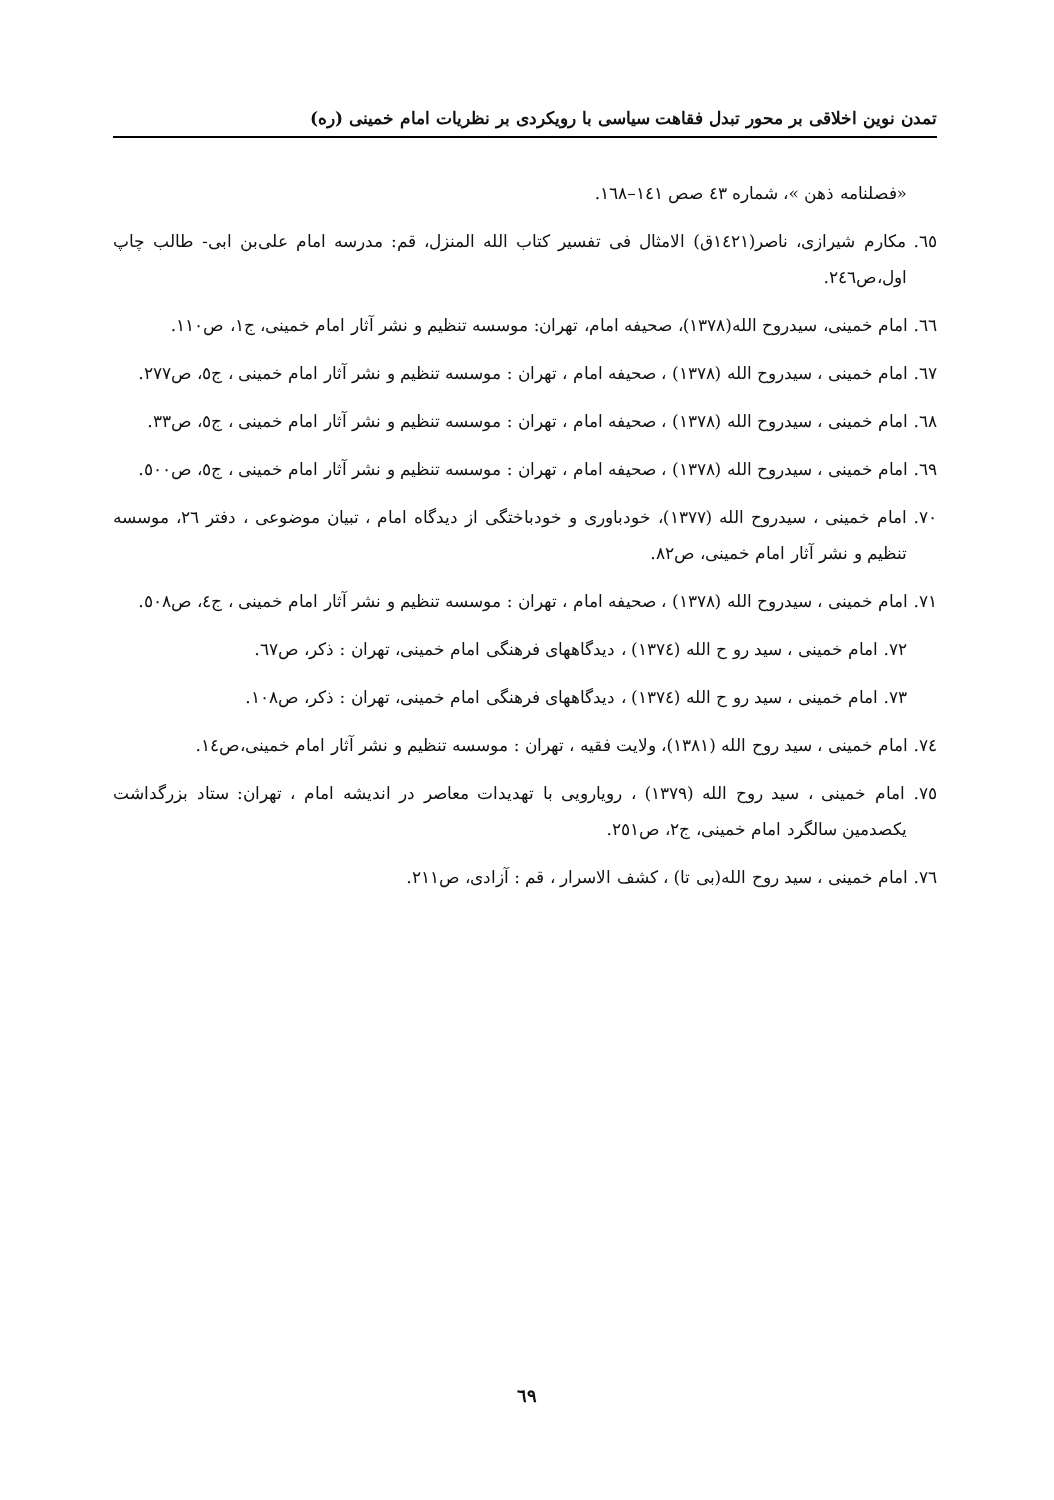تمدن نوین اخلاقی بر محور تبدل فقاهت سیاسی با رویکردی بر نظریات امام خمینی (ره)
«فصلنامه ذهن »، شماره ٤٣ صص ١٤١–١٦٨.
٦٥. مکارم شیرازی، ناصر(١٤٢١ق) الامثال فی تفسیر کتاب الله المنزل، قم: مدرسه امام علی‌بن ابی- طالب چاپ اول،ص٢٤٦.
٦٦. امام خمینی، سیدروح الله(١٣٧٨)، صحیفه امام، تهران: موسسه تنظیم و نشر آثار امام خمینی، ج١، ص١١٠.
٦٧. امام خمینی ، سیدروح الله (١٣٧٨) ، صحیفه امام ، تهران : موسسه تنظیم و نشر آثار امام خمینی ، ج٥، ص٢٧٧.
٦٨. امام خمینی ، سیدروح الله (١٣٧٨) ، صحیفه امام ، تهران : موسسه تنظیم و نشر آثار امام خمینی ، ج٥، ص٣٣.
٦٩. امام خمینی ، سیدروح الله (١٣٧٨) ، صحیفه امام ، تهران : موسسه تنظیم و نشر آثار امام خمینی ، ج٥، ص٥٠٠.
٧٠. امام خمینی ، سیدروح الله (١٣٧٧)، خودباوری و خودباختگی از دیدگاه امام ، تبیان موضوعی ، دفتر ٢٦، موسسه تنظیم و نشر آثار امام خمینی، ص٨٢.
٧١. امام خمینی ، سیدروح الله (١٣٧٨) ، صحیفه امام ، تهران : موسسه تنظیم و نشر آثار امام خمینی ، ج٤، ص٥٠٨.
٧٢. امام خمینی ، سید رو ح الله (١٣٧٤) ، دیدگاههای فرهنگی امام خمینی، تهران : ذکر، ص٦٧.
٧٣. امام خمینی ، سید رو ح الله (١٣٧٤) ، دیدگاههای فرهنگی امام خمینی، تهران : ذکر، ص١٠٨.
٧٤. امام خمینی ، سید روح الله (١٣٨١)، ولایت فقیه ، تهران : موسسه تنظیم و نشر آثار امام خمینی،ص١٤.
٧٥. امام خمینی ، سید روح الله (١٣٧٩) ، رویارویی با تهدیدات معاصر در اندیشه امام ، تهران: ستاد بزرگداشت یکصدمین سالگرد امام خمینی، ج٢، ص٢٥١.
٧٦. امام خمینی ، سید روح الله(بی تا) ، کشف الاسرار ، قم : آزادی، ص٢١١.
٦٩